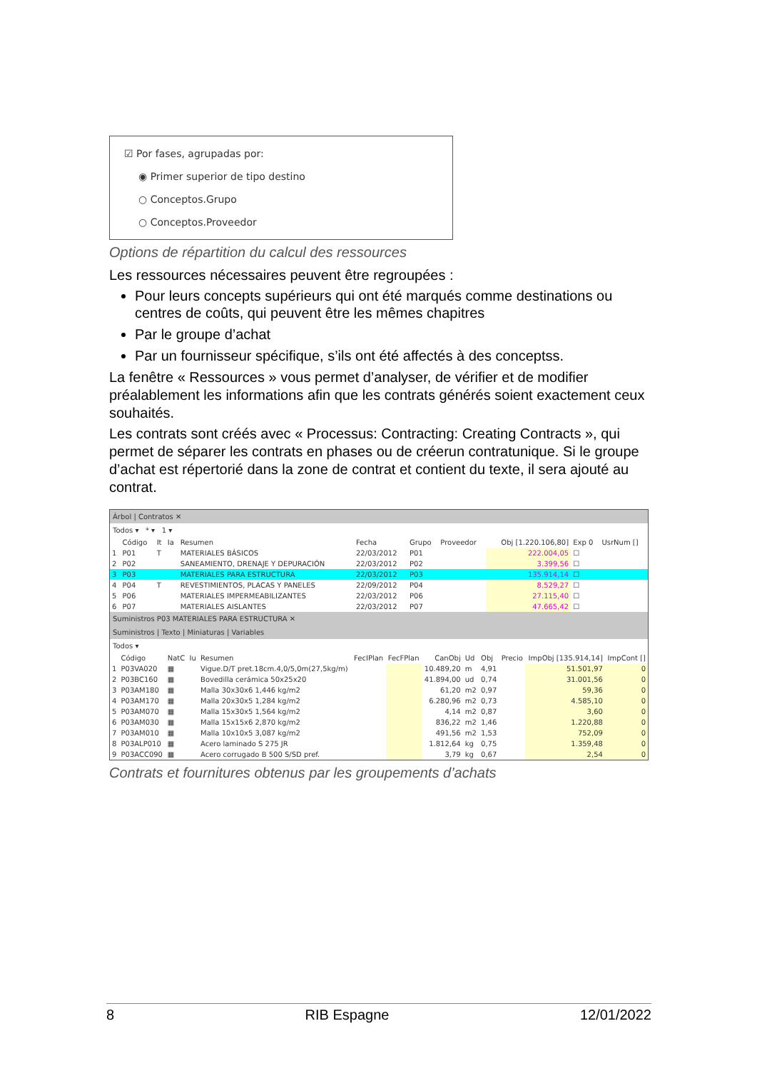☑ Por fases, agrupadas por:
◉ Primer superior de tipo destino
○ Conceptos.Grupo
○ Conceptos.Proveedor
Options de répartition du calcul des ressources
Les ressources nécessaires peuvent être regroupées :
Pour leurs concepts supérieurs qui ont été marqués comme destinations ou centres de coûts, qui peuvent être les mêmes chapitres
Par le groupe d’achat
Par un fournisseur spécifique, s’ils ont été affectés à des conceptss.
La fenêtre « Ressources » vous permet d’analyser, de vérifier et de modifier préalablement les informations afin que les contrats générés soient exactement ceux souhaités.
Les contrats sont créés avec « Processus: Contracting: Creating Contracts », qui permet de séparer les contrats en phases ou de créerun contratunique. Si le groupe d’achat est répertorié dans la zone de contrat et contient du texte, il sera ajouté au contrat.
Árbol | Contratos ✕
Todos ▾ * ▾ 1 ▾
| | Código | It | Ia | Resumen | Fecha | Grupo | Proveedor | Obj [1.220.106,80] | Exp 0 | UsrNum [] |
| --- | --- | --- | --- | --- | --- | --- | --- | --- | --- | --- |
| 1 | P01 | T | | MATERIALES BÁSICOS | 22/03/2012 | P01 | | 222.004,05 | ☐ | |
| 2 | P02 | | | SANEAMIENTO, DRENAJE Y DEPURACIÓN | 22/03/2012 | P02 | | 3.399,56 | ☐ | |
| 3 | P03 | | | MATERIALES PARA ESTRUCTURA | 22/03/2012 | P03 | | 135.914,14 | ☐ | |
| 4 | P04 | T | | REVESTIMIENTOS, PLACAS Y PANELES | 22/09/2012 | P04 | | 8.529,27 | ☐ | |
| 5 | P06 | | | MATERIALES IMPERMEABILIZANTES | 22/03/2012 | P06 | | 27.115,40 | ☐ | |
| 6 | P07 | | | MATERIALES AISLANTES | 22/03/2012 | P07 | | 47.665,42 | ☐ | |
Suministros P03 MATERIALES PARA ESTRUCTURA ✕
Suministros | Texto | Miniaturas | Variables
Todos ▾
| | Código | NatC | Iu | Resumen | FecIPlan | FecFPlan | CanObj | Ud | Obj | Precio | ImpObj [135.914,14] | ImpCont [] |
| --- | --- | --- | --- | --- | --- | --- | --- | --- | --- | --- | --- | --- |
| 1 | P03VA020 | ▦ | | Vigue.D/T pret.18cm.4,0/5,0m(27,5kg/m) | | | 10.489,20 | m | 4,91 | | 51.501,97 | 0 |
| 2 | P03BC160 | ▦ | | Bovedilla cerámica 50x25x20 | | | 41.894,00 | ud | 0,74 | | 31.001,56 | 0 |
| 3 | P03AM180 | ▦ | | Malla 30x30x6 1,446 kg/m2 | | | 61,20 | m2 | 0,97 | | 59,36 | 0 |
| 4 | P03AM170 | ▦ | | Malla 20x30x5 1,284 kg/m2 | | | 6.280,96 | m2 | 0,73 | | 4.585,10 | 0 |
| 5 | P03AM070 | ▦ | | Malla 15x30x5 1,564 kg/m2 | | | 4,14 | m2 | 0,87 | | 3,60 | 0 |
| 6 | P03AM030 | ▦ | | Malla 15x15x6 2,870 kg/m2 | | | 836,22 | m2 | 1,46 | | 1.220,88 | 0 |
| 7 | P03AM010 | ▦ | | Malla 10x10x5 3,087 kg/m2 | | | 491,56 | m2 | 1,53 | | 752,09 | 0 |
| 8 | P03ALP010 | ▦ | | Acero laminado S 275 JR | | | 1.812,64 | kg | 0,75 | | 1.359,48 | 0 |
| 9 | P03ACC090 | ▦ | | Acero corrugado B 500 S/SD pref. | | | 3,79 | kg | 0,67 | | 2,54 | 0 |
Contrats et fournitures obtenus par les groupements d’achats
8 RIB Espagne 12/01/2022